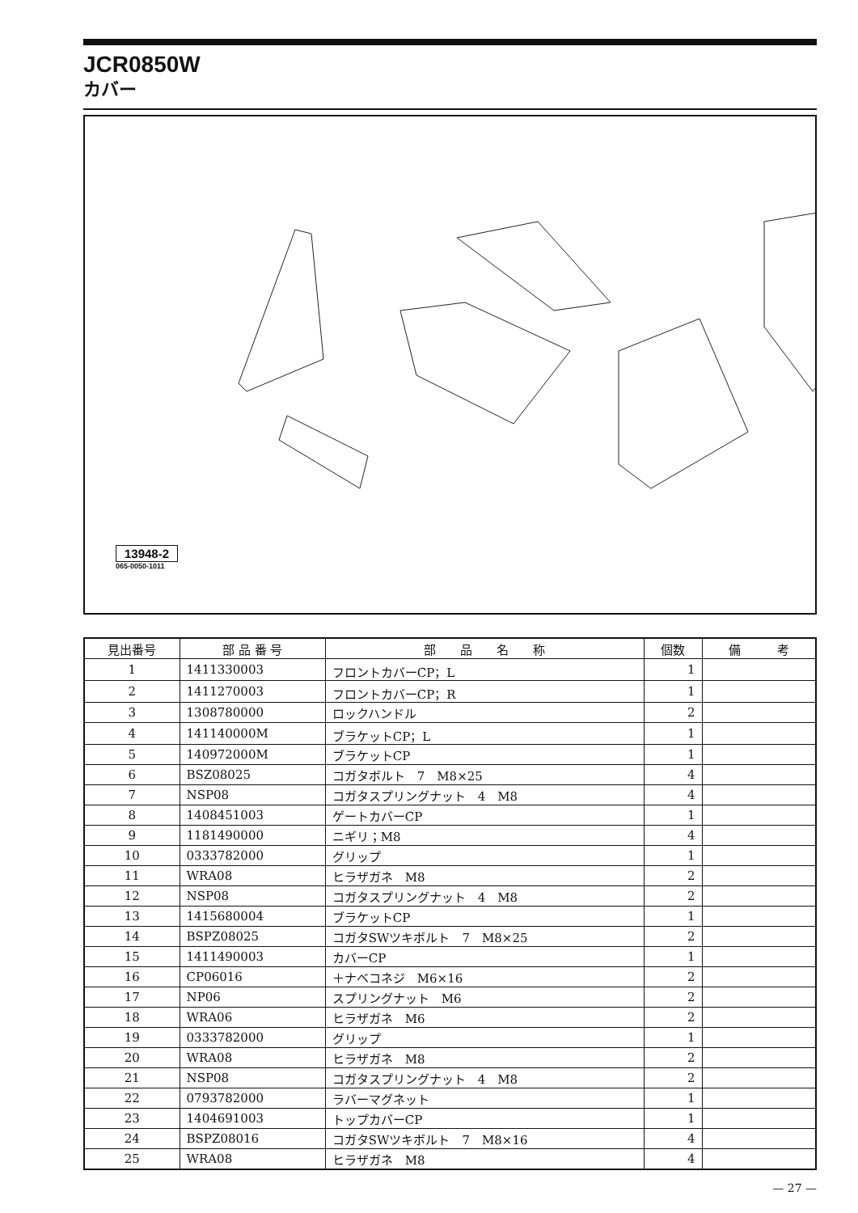JCR0850W
カバー
13948-2
065-0050-1011
| 見出番号 | 部 品 番 号 | 部 品 名 称 | 個数 | 備 考 |
| --- | --- | --- | --- | --- |
| 1 | 1411330003 | フロントカバーCP；L | 1 | |
| 2 | 1411270003 | フロントカバーCP；R | 1 | |
| 3 | 1308780000 | ロックハンドル | 2 | |
| 4 | 141140000M | ブラケットCP；L | 1 | |
| 5 | 140972000M | ブラケットCP | 1 | |
| 6 | BSZ08025 | コガタボルト 7 M8×25 | 4 | |
| 7 | NSP08 | コガタスプリングナット 4 M8 | 4 | |
| 8 | 1408451003 | ゲートカバーCP | 1 | |
| 9 | 1181490000 | ニギリ；M8 | 4 | |
| 10 | 0333782000 | グリップ | 1 | |
| 11 | WRA08 | ヒラザガネ M8 | 2 | |
| 12 | NSP08 | コガタスプリングナット 4 M8 | 2 | |
| 13 | 1415680004 | ブラケットCP | 1 | |
| 14 | BSPZ08025 | コガタSWツキボルト 7 M8×25 | 2 | |
| 15 | 1411490003 | カバーCP | 1 | |
| 16 | CP06016 | ＋ナベコネジ M6×16 | 2 | |
| 17 | NP06 | スプリングナット M6 | 2 | |
| 18 | WRA06 | ヒラザガネ M6 | 2 | |
| 19 | 0333782000 | グリップ | 1 | |
| 20 | WRA08 | ヒラザガネ M8 | 2 | |
| 21 | NSP08 | コガタスプリングナット 4 M8 | 2 | |
| 22 | 0793782000 | ラバーマグネット | 1 | |
| 23 | 1404691003 | トップカバーCP | 1 | |
| 24 | BSPZ08016 | コガタSWツキボルト 7 M8×16 | 4 | |
| 25 | WRA08 | ヒラザガネ M8 | 4 | |
— 27 —